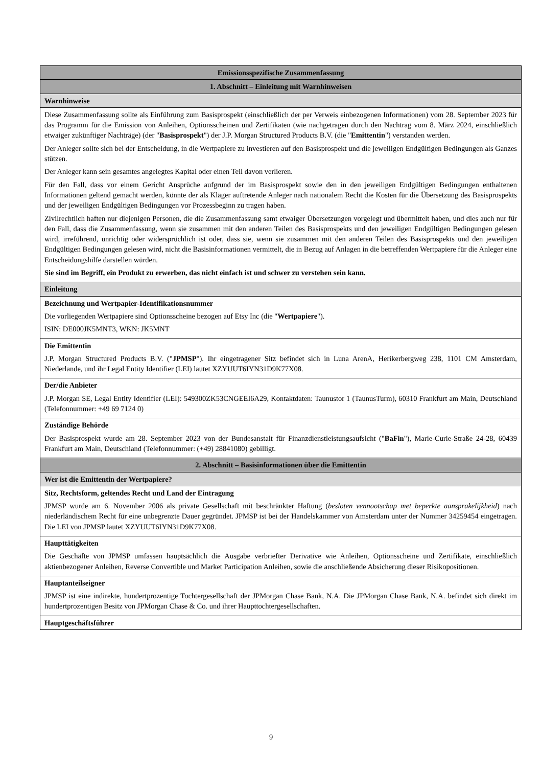| Emissionsspezifische Zusammenfassung |
| --- |
| 1. Abschnitt – Einleitung mit Warnhinweisen |
| Warnhinweise |
| Diese Zusammenfassung sollte als Einführung zum Basisprospekt (einschließlich der per Verweis einbezogenen Informationen) vom 28. September 2023 für das Programm für die Emission von Anleihen, Optionsscheinen und Zertifikaten (wie nachgetragen durch den Nachtrag vom 8. März 2024, einschließlich etwaiger zukünftiger Nachträge) (der " Basisprospekt ") der J.P. Morgan Structured Products B.V. (die " Emittentin ") verstanden werden. Der Anleger sollte sich bei der Entscheidung, in die Wertpapiere zu investieren auf den Basisprospekt und die jeweiligen Endgültigen Bedingungen als Ganzes stützen. Der Anleger kann sein gesamtes angelegtes Kapital oder einen Teil davon verlieren. Für den Fall, dass vor einem Gericht Ansprüche aufgrund der im Basisprospekt sowie den in den jeweiligen Endgültigen Bedingungen enthaltenen Informationen geltend gemacht werden, könnte der als Kläger auftretende Anleger nach nationalem Recht die Kosten für die Übersetzung des Basisprospekts und der jeweiligen Endgültigen Bedingungen vor Prozessbeginn zu tragen haben. Zivilrechtlich haften nur diejenigen Personen, die die Zusammenfassung samt etwaiger Übersetzungen vorgelegt und übermittelt haben, und dies auch nur für den Fall, dass die Zusammenfassung, wenn sie zusammen mit den anderen Teilen des Basisprospekts und den jeweiligen Endgültigen Bedingungen gelesen wird, irreführend, unrichtig oder widersprüchlich ist oder, dass sie, wenn sie zusammen mit den anderen Teilen des Basisprospekts und den jeweiligen Endgültigen Bedingungen gelesen wird, nicht die Basisinformationen vermittelt, die in Bezug auf Anlagen in die betreffenden Wertpapiere für die Anleger eine Entscheidungshilfe darstellen würden. Sie sind im Begriff, ein Produkt zu erwerben, das nicht einfach ist und schwer zu verstehen sein kann. |
| Einleitung |
| Bezeichnung und Wertpapier-Identifikationsnummer Die vorliegenden Wertpapiere sind Optionsscheine bezogen auf Etsy Inc (die " Wertpapiere "). ISIN: DE000JK5MNT3, WKN: JK5MNT |
| Die Emittentin J.P. Morgan Structured Products B.V. (" JPMSP "). Ihr eingetragener Sitz befindet sich in Luna ArenA, Herikerbergweg 238, 1101 CM Amsterdam, Niederlande, und ihr Legal Entity Identifier (LEI) lautet XZYUUT6IYN31D9K77X08. |
| Der/die Anbieter J.P. Morgan SE, Legal Entity Identifier (LEI): 549300ZK53CNGEEI6A29, Kontaktdaten: Taunustor 1 (TaunusTurm), 60310 Frankfurt am Main, Deutschland (Telefonnummer: +49 69 7124 0) |
| Zuständige Behörde Der Basisprospekt wurde am 28. September 2023 von der Bundesanstalt für Finanzdienstleistungsaufsicht (" BaFin "), Marie-Curie-Straße 24-28, 60439 Frankfurt am Main, Deutschland (Telefonnummer: (+49) 28841080) gebilligt. |
| 2. Abschnitt – Basisinformationen über die Emittentin |
| Wer ist die Emittentin der Wertpapiere? |
| Sitz, Rechtsform, geltendes Recht und Land der Eintragung JPMSP wurde am 6. November 2006 als private Gesellschaft mit beschränkter Haftung ( besloten vennootschap met beperkte aansprakelijkheid ) nach niederländischem Recht für eine unbegrenzte Dauer gegründet. JPMSP ist bei der Handelskammer von Amsterdam unter der Nummer 34259454 eingetragen. Die LEI von JPMSP lautet XZYUUT6IYN31D9K77X08. |
| Haupttätigkeiten Die Geschäfte von JPMSP umfassen hauptsächlich die Ausgabe verbriefter Derivative wie Anleihen, Optionsscheine und Zertifikate, einschließlich aktienbezogener Anleihen, Reverse Convertible und Market Participation Anleihen, sowie die anschließende Absicherung dieser Risikopositionen. |
| Hauptanteilseigner JPMSP ist eine indirekte, hundertprozentige Tochtergesellschaft der JPMorgan Chase Bank, N.A. Die JPMorgan Chase Bank, N.A. befindet sich direkt im hundertprozentigen Besitz von JPMorgan Chase & Co. und ihrer Haupttochtergesellschaften. |
| Hauptgeschäftsführer |
9